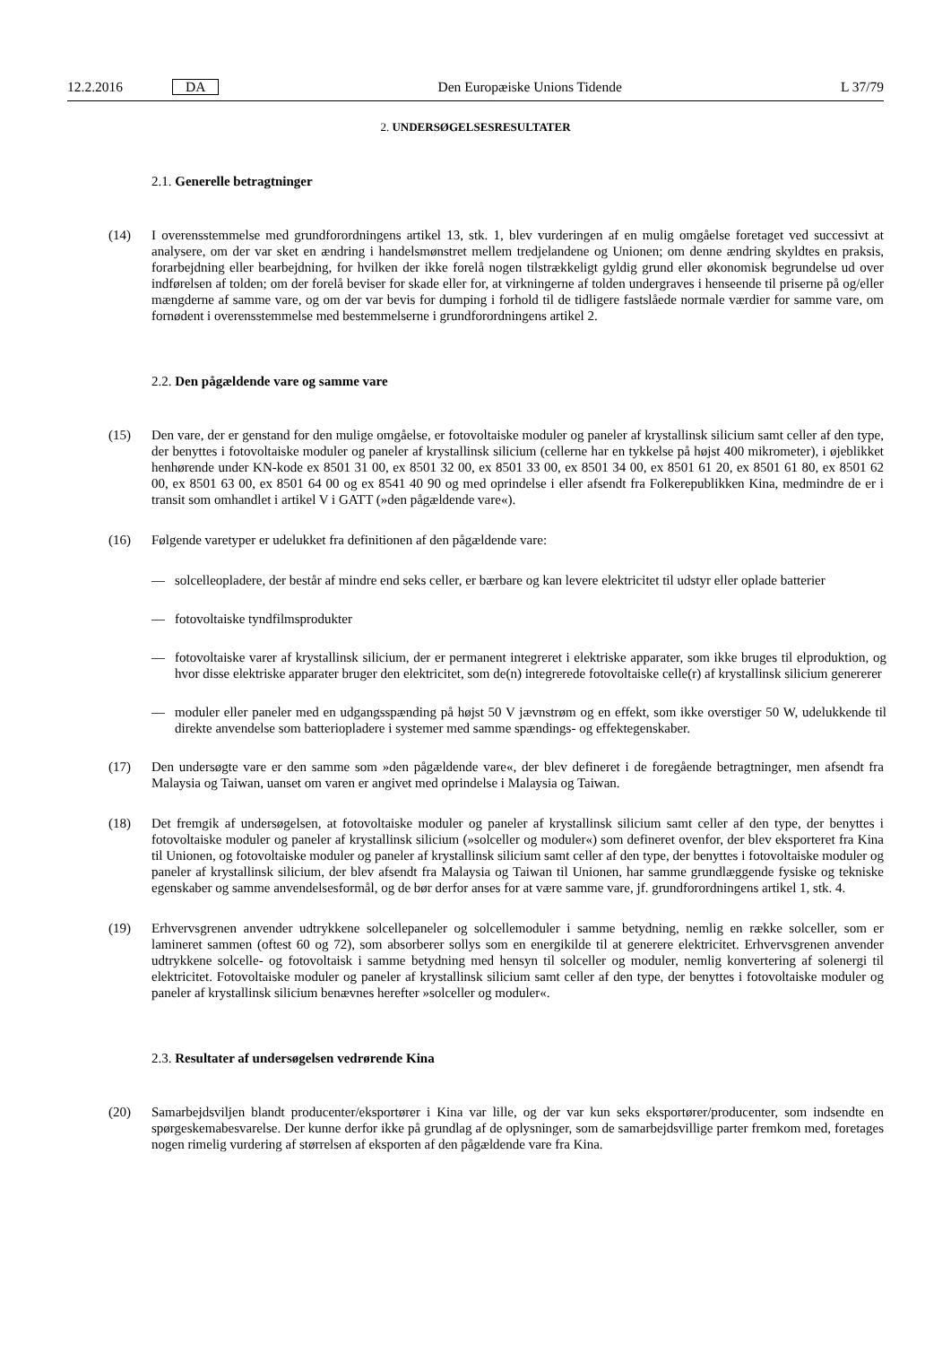12.2.2016 DA
Den Europæiske Unions Tidende L 37/79
2. UNDERSØGELSESRESULTATER
2.1. Generelle betragtninger
(14) I overensstemmelse med grundforordningens artikel 13, stk. 1, blev vurderingen af en mulig omgåelse foretaget ved successivt at analysere, om der var sket en ændring i handelsmønstret mellem tredjelandene og Unionen; om denne ændring skyldtes en praksis, forarbejdning eller bearbejdning, for hvilken der ikke forelå nogen tilstrækkeligt gyldig grund eller økonomisk begrundelse ud over indførelsen af tolden; om der forelå beviser for skade eller for, at virkningerne af tolden undergraves i henseende til priserne på og/eller mængderne af samme vare, og om der var bevis for dumping i forhold til de tidligere fastslåede normale værdier for samme vare, om fornødent i overensstemmelse med bestemmelserne i grundforordningens artikel 2.
2.2. Den pågældende vare og samme vare
(15) Den vare, der er genstand for den mulige omgåelse, er fotovoltaiske moduler og paneler af krystallinsk silicium samt celler af den type, der benyttes i fotovoltaiske moduler og paneler af krystallinsk silicium (cellerne har en tykkelse på højst 400 mikrometer), i øjeblikket henhørende under KN-kode ex 8501 31 00, ex 8501 32 00, ex 8501 33 00, ex 8501 34 00, ex 8501 61 20, ex 8501 61 80, ex 8501 62 00, ex 8501 63 00, ex 8501 64 00 og ex 8541 40 90 og med oprindelse i eller afsendt fra Folkerepublikken Kina, medmindre de er i transit som omhandlet i artikel V i GATT (»den pågældende vare«).
(16) Følgende varetyper er udelukket fra definitionen af den pågældende vare:
— solcelleopladere, der består af mindre end seks celler, er bærbare og kan levere elektricitet til udstyr eller oplade batterier
— fotovoltaiske tyndfilmsprodukter
— fotovoltaiske varer af krystallinsk silicium, der er permanent integreret i elektriske apparater, som ikke bruges til elproduktion, og hvor disse elektriske apparater bruger den elektricitet, som de(n) integrerede fotovoltaiske celle(r) af krystallinsk silicium genererer
— moduler eller paneler med en udgangsspænding på højst 50 V jævnstrøm og en effekt, som ikke overstiger 50 W, udelukkende til direkte anvendelse som batteriopladere i systemer med samme spændings- og effektegenskaber.
(17) Den undersøgte vare er den samme som »den pågældende vare«, der blev defineret i de foregående betragtninger, men afsendt fra Malaysia og Taiwan, uanset om varen er angivet med oprindelse i Malaysia og Taiwan.
(18) Det fremgik af undersøgelsen, at fotovoltaiske moduler og paneler af krystallinsk silicium samt celler af den type, der benyttes i fotovoltaiske moduler og paneler af krystallinsk silicium (»solceller og moduler«) som defineret ovenfor, der blev eksporteret fra Kina til Unionen, og fotovoltaiske moduler og paneler af krystallinsk silicium samt celler af den type, der benyttes i fotovoltaiske moduler og paneler af krystallinsk silicium, der blev afsendt fra Malaysia og Taiwan til Unionen, har samme grundlæggende fysiske og tekniske egenskaber og samme anvendelsesformål, og de bør derfor anses for at være samme vare, jf. grundforordningens artikel 1, stk. 4.
(19) Erhvervsgrenen anvender udtrykkene solcellepaneler og solcellemoduler i samme betydning, nemlig en række solceller, som er lamineret sammen (oftest 60 og 72), som absorberer sollys som en energikilde til at generere elektricitet. Erhvervsgrenen anvender udtrykkene solcelle- og fotovoltaisk i samme betydning med hensyn til solceller og moduler, nemlig konvertering af solenergi til elektricitet. Fotovoltaiske moduler og paneler af krystallinsk silicium samt celler af den type, der benyttes i fotovoltaiske moduler og paneler af krystallinsk silicium benævnes herefter »solceller og moduler«.
2.3. Resultater af undersøgelsen vedrørende Kina
(20) Samarbejdsviljen blandt producenter/eksportører i Kina var lille, og der var kun seks eksportører/producenter, som indsendte en spørgeskemabesvarelse. Der kunne derfor ikke på grundlag af de oplysninger, som de samarbejdsvillige parter fremkom med, foretages nogen rimelig vurdering af størrelsen af eksporten af den pågældende vare fra Kina.